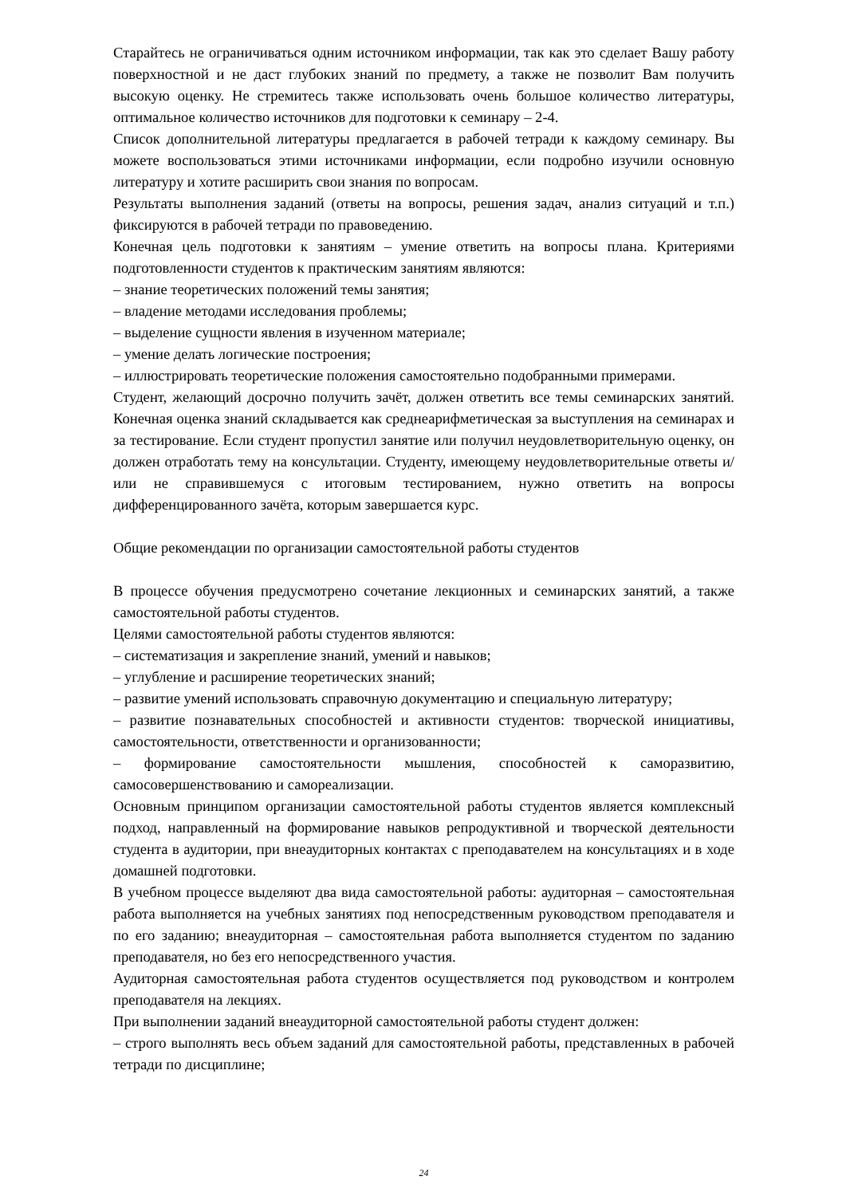Старайтесь не ограничиваться одним источником информации, так как это сделает Вашу работу поверхностной и не даст глубоких знаний по предмету, а также не позволит Вам получить высокую оценку. Не стремитесь также использовать очень большое количество литературы, оптимальное количество источников для подготовки к семинару – 2-4.
Список дополнительной литературы предлагается в рабочей тетради к каждому семинару. Вы можете воспользоваться этими источниками информации, если подробно изучили основную литературу и хотите расширить свои знания по вопросам.
Результаты выполнения заданий (ответы на вопросы, решения задач, анализ ситуаций и т.п.) фиксируются в рабочей тетради по правоведению.
Конечная цель подготовки к занятиям – умение ответить на вопросы плана. Критериями подготовленности студентов к практическим занятиям являются:
– знание теоретических положений темы занятия;
– владение методами исследования проблемы;
– выделение сущности явления в изученном материале;
– умение делать логические построения;
– иллюстрировать теоретические положения самостоятельно подобранными примерами.
Студент, желающий досрочно получить зачёт, должен ответить все темы семинарских занятий. Конечная оценка знаний складывается как среднеарифметическая за выступления на семинарах и за тестирование. Если студент пропустил занятие или получил неудовлетворительную оценку, он должен отработать тему на консультации. Студенту, имеющему неудовлетворительные ответы и/или не справившемуся с итоговым тестированием, нужно ответить на вопросы дифференцированного зачёта, которым завершается курс.
Общие рекомендации по организации самостоятельной работы студентов
В процессе обучения предусмотрено сочетание лекционных и семинарских занятий, а также самостоятельной работы студентов.
Целями самостоятельной работы студентов являются:
– систематизация и закрепление знаний, умений и навыков;
– углубление и расширение теоретических знаний;
– развитие умений использовать справочную документацию и специальную литературу;
– развитие познавательных способностей и активности студентов: творческой инициативы, самостоятельности, ответственности и организованности;
– формирование самостоятельности мышления, способностей к саморазвитию, самосовершенствованию и самореализации.
Основным принципом организации самостоятельной работы студентов является комплексный подход, направленный на формирование навыков репродуктивной и творческой деятельности студента в аудитории, при внеаудиторных контактах с преподавателем на консультациях и в ходе домашней подготовки.
В учебном процессе выделяют два вида самостоятельной работы: аудиторная – самостоятельная работа выполняется на учебных занятиях под непосредственным руководством преподавателя и по его заданию; внеаудиторная – самостоятельная работа выполняется студентом по заданию преподавателя, но без его непосредственного участия.
Аудиторная самостоятельная работа студентов осуществляется под руководством и контролем преподавателя на лекциях.
При выполнении заданий внеаудиторной самостоятельной работы студент должен:
– строго выполнять весь объем заданий для самостоятельной работы, представленных в рабочей тетради по дисциплине;
24